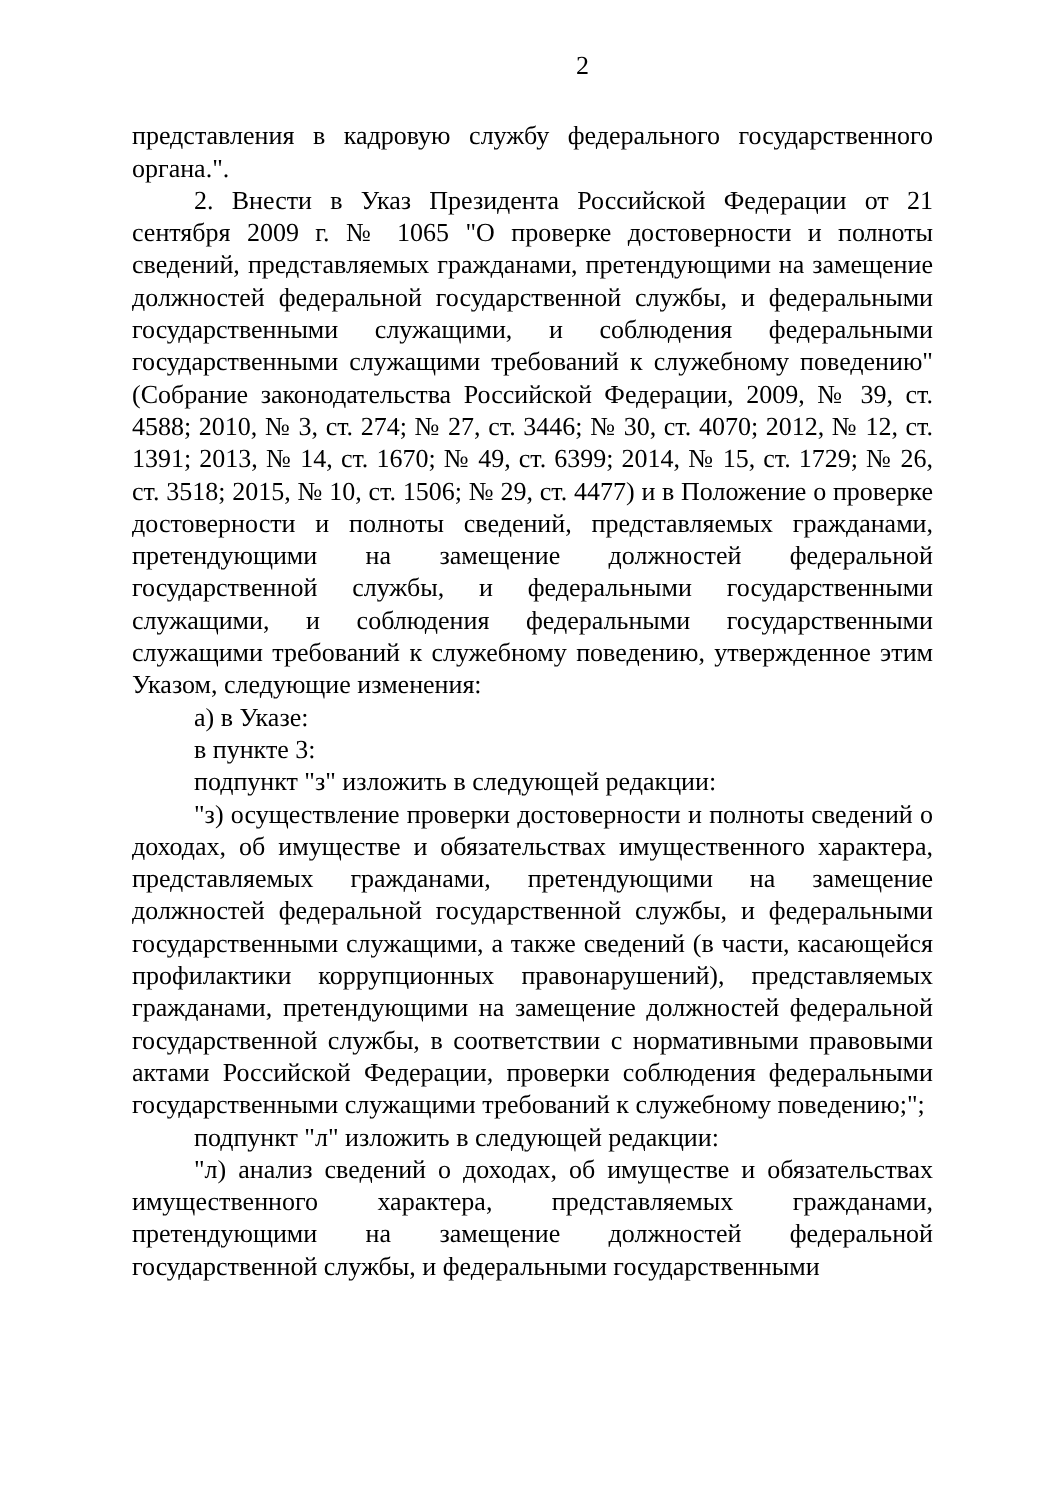2
представления в кадровую службу федерального государственного органа.".
2. Внести в Указ Президента Российской Федерации от 21 сентября 2009 г. № 1065 "О проверке достоверности и полноты сведений, представляемых гражданами, претендующими на замещение должностей федеральной государственной службы, и федеральными государственными служащими, и соблюдения федеральными государственными служащими требований к служебному поведению" (Собрание законодательства Российской Федерации, 2009, № 39, ст. 4588; 2010, № 3, ст. 274; № 27, ст. 3446; № 30, ст. 4070; 2012, № 12, ст. 1391; 2013, № 14, ст. 1670; № 49, ст. 6399; 2014, № 15, ст. 1729; № 26, ст. 3518; 2015, № 10, ст. 1506; № 29, ст. 4477) и в Положение о проверке достоверности и полноты сведений, представляемых гражданами, претендующими на замещение должностей федеральной государственной службы, и федеральными государственными служащими, и соблюдения федеральными государственными служащими требований к служебному поведению, утвержденное этим Указом, следующие изменения:
а) в Указе:
в пункте 3:
подпункт "з" изложить в следующей редакции:
"з) осуществление проверки достоверности и полноты сведений о доходах, об имуществе и обязательствах имущественного характера, представляемых гражданами, претендующими на замещение должностей федеральной государственной службы, и федеральными государственными служащими, а также сведений (в части, касающейся профилактики коррупционных правонарушений), представляемых гражданами, претендующими на замещение должностей федеральной государственной службы, в соответствии с нормативными правовыми актами Российской Федерации, проверки соблюдения федеральными государственными служащими требований к служебному поведению;";
подпункт "л" изложить в следующей редакции:
"л) анализ сведений о доходах, об имуществе и обязательствах имущественного характера, представляемых гражданами, претендующими на замещение должностей федеральной государственной службы, и федеральными государственными